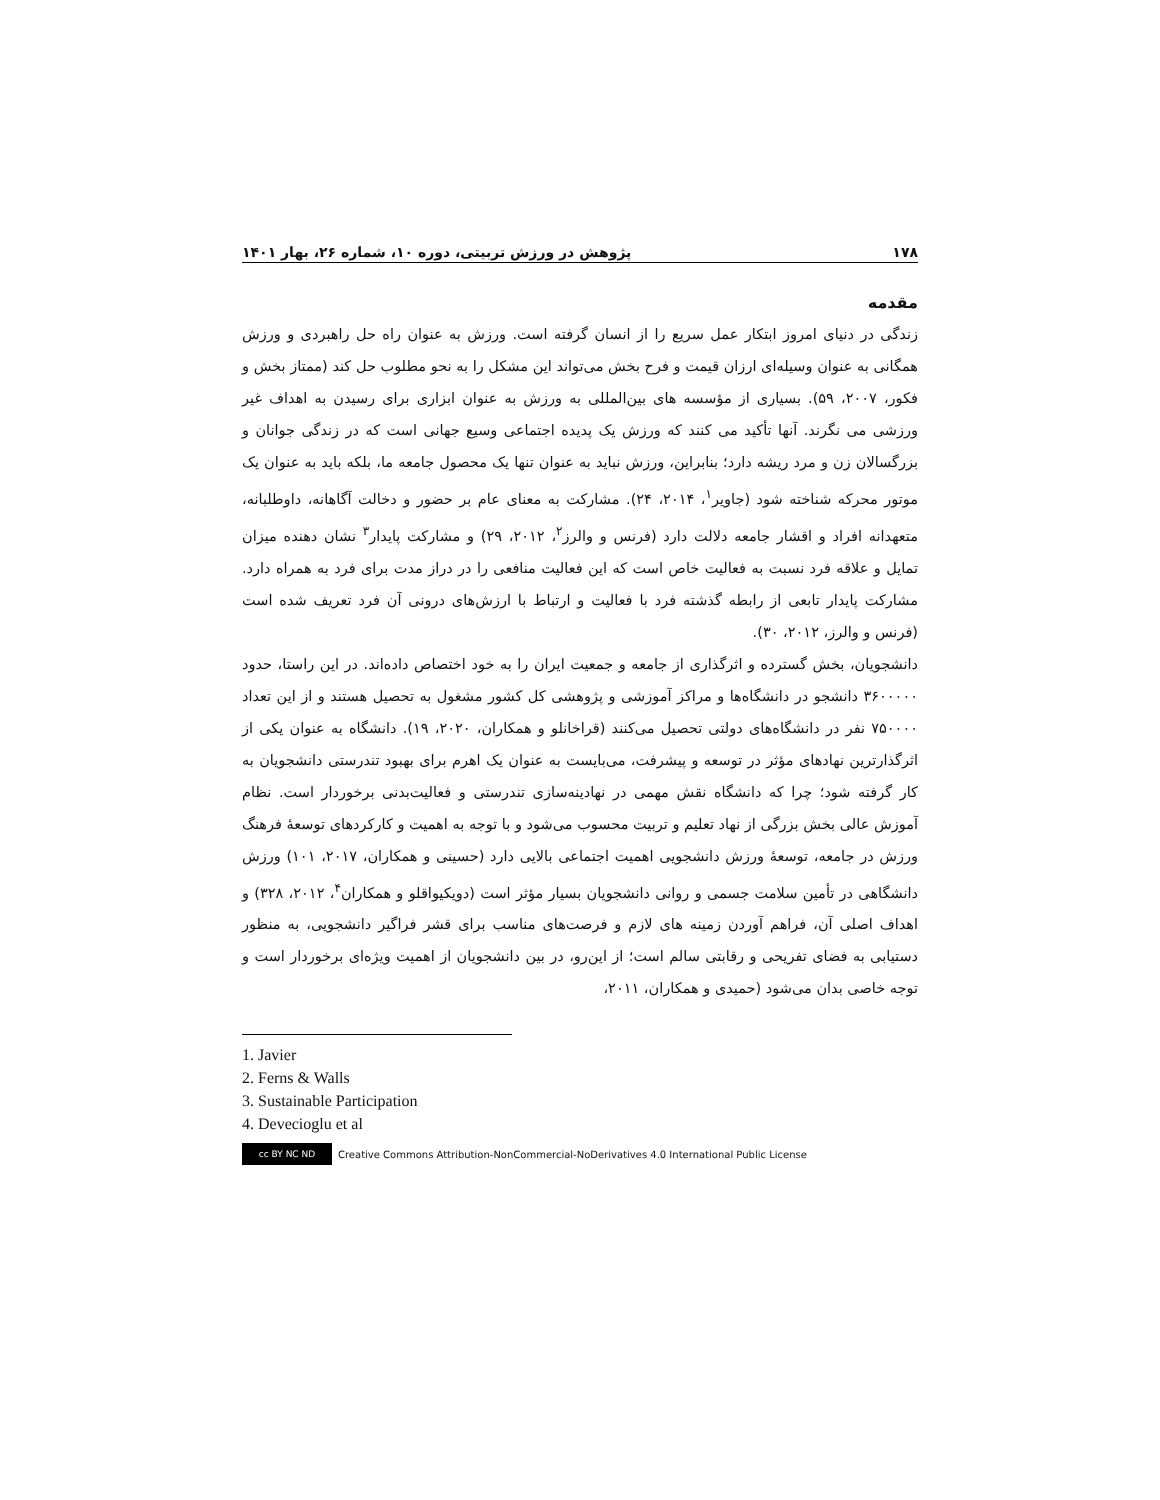۱۷۸ پژوهش در ورزش تربیتی، دوره ۱۰، شماره ۲۶، بهار ۱۴۰۱
مقدمه
زندگی در دنیای امروز ابتکار عمل سریع را از انسان گرفته است. ورزش به عنوان راه حل راهبردی و ورزش همگانی به عنوان وسیله‌ای ارزان قیمت و فرح بخش می‌تواند این مشکل را به نحو مطلوب حل کند (ممتاز بخش و فکور، ۲۰۰۷، ۵۹). بسیاری از مؤسسه های بین‌المللی به ورزش به عنوان ابزاری برای رسیدن به اهداف غیر ورزشی می نگرند. آنها تأکید می کنند که ورزش یک پدیده اجتماعی وسیع جهانی است که در زندگی جوانان و بزرگسالان زن و مرد ریشه دارد؛ بنابراین، ورزش نباید به عنوان تنها یک محصول جامعه ما، بلکه باید به عنوان یک موتور محرکه شناخته شود (جاویر<sup>۱</sup>، ۲۰۱۴، ۲۴). مشارکت به معنای عام بر حضور و دخالت آگاهانه، داوطلبانه، متعهدانه افراد و اقشار جامعه دلالت دارد (فرنس و والرز<sup>۲</sup>، ۲۰۱۲، ۲۹) و مشارکت پایدار<sup>۳</sup> نشان دهنده میزان تمایل و علاقه فرد نسبت به فعالیت خاص است که این فعالیت منافعی را در دراز مدت برای فرد به همراه دارد. مشارکت پایدار تابعی از رابطه گذشته فرد با فعالیت و ارتباط با ارزش‌های درونی آن فرد تعریف شده است (فرنس و والرز، ۲۰۱۲، ۳۰).
دانشجویان، بخش گسترده و اثرگذاری از جامعه و جمعیت ایران را به خود اختصاص داده‌اند. در این راستا، حدود ۳۶۰۰۰۰۰ دانشجو در دانشگاه‌ها و مراکز آموزشی و پژوهشی کل کشور مشغول به تحصیل هستند و از این تعداد ۷۵۰۰۰۰ نفر در دانشگاه‌های دولتی تحصیل می‌کنند (قراخانلو و همکاران، ۲۰۲۰، ۱۹). دانشگاه به عنوان یکی از اثرگذارترین نهادهای مؤثر در توسعه و پیشرفت، می‌بایست به عنوان یک اهرم برای بهبود تندرستی دانشجویان به کار گرفته شود؛ چرا که دانشگاه نقش مهمی در نهادینه‌سازی تندرستی و فعالیت‌بدنی برخوردار است. نظام آموزش عالی بخش بزرگی از نهاد تعلیم و تربیت محسوب می‌شود و با توجه به اهمیت و کارکردهای توسعهٔ فرهنگ ورزش در جامعه، توسعهٔ ورزش دانشجویی اهمیت اجتماعی بالایی دارد (حسینی و همکاران، ۲۰۱۷، ۱۰۱) ورزش دانشگاهی در تأمین سلامت جسمی و روانی دانشجویان بسیار مؤثر است (دویکیواقلو و همکاران<sup>۴</sup>، ۲۰۱۲، ۳۲۸) و اهداف اصلی آن، فراهم آوردن زمینه های لازم و فرصت‌های مناسب برای قشر فراگیر دانشجویی، به منظور دستیابی به فضای تفریحی و رقابتی سالم است؛ از این‌رو، در بین دانشجویان از اهمیت ویژه‌ای برخوردار است و توجه خاصی بدان می‌شود (حمیدی و همکاران، ۲۰۱۱،
1. Javier
2. Ferns & Walls
3. Sustainable Participation
4. Devecioglu et al
cc BY NC ND
Creative Commons Attribution-NonCommercial-NoDerivatives 4.0 International Public License